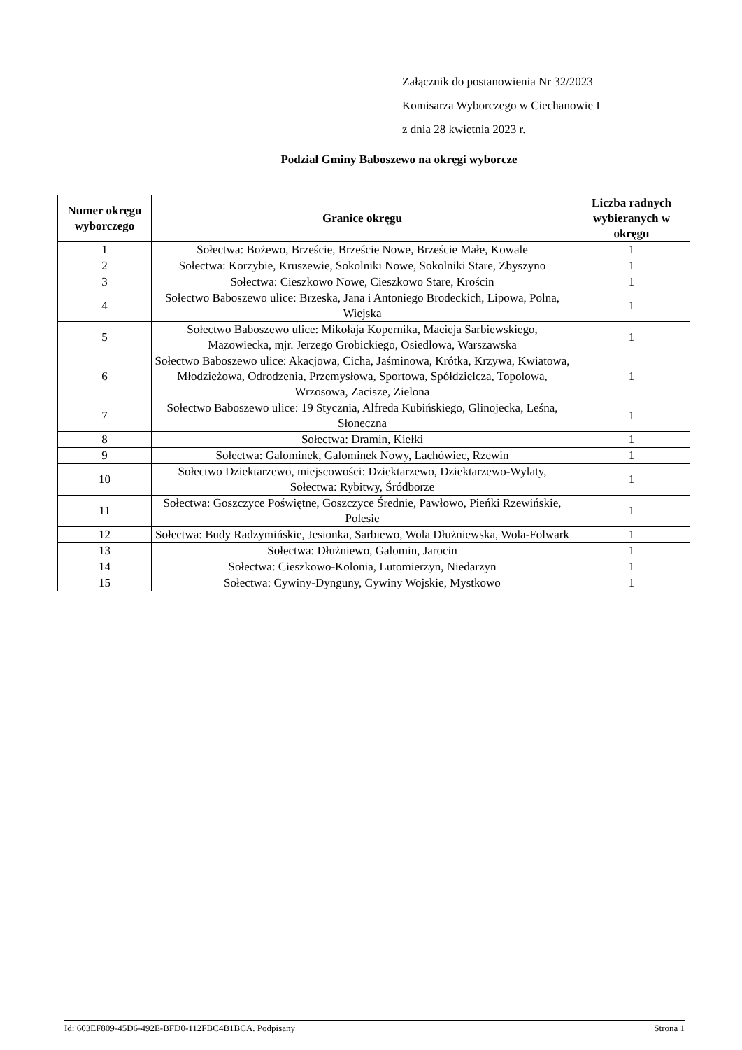Załącznik do postanowienia Nr 32/2023
Komisarza Wyborczego w Ciechanowie I
z dnia 28 kwietnia 2023 r.
Podział Gminy Baboszewo na okręgi wyborcze
| Numer okręgu wyborczego | Granice okręgu | Liczba radnych wybieranych w okręgu |
| --- | --- | --- |
| 1 | Sołectwa: Bożewo, Brzeście, Brzeście Nowe, Brzeście Małe, Kowale | 1 |
| 2 | Sołectwa: Korzybie, Kruszewie, Sokolniki Nowe, Sokolniki Stare, Zbyszyno | 1 |
| 3 | Sołectwa: Cieszkowo Nowe, Cieszkowo Stare, Krościn | 1 |
| 4 | Sołectwo Baboszewo ulice: Brzeska, Jana i Antoniego Brodeckich, Lipowa, Polna, Wiejska | 1 |
| 5 | Sołectwo Baboszewo ulice: Mikołaja Kopernika, Macieja Sarbiewskiego, Mazowiecka, mjr. Jerzego Grobickiego, Osiedlowa, Warszawska | 1 |
| 6 | Sołectwo Baboszewo ulice: Akacjowa, Cicha, Jaśminowa, Krótka, Krzywa, Kwiatowa, Młodzieżowa, Odrodzenia, Przemysłowa, Sportowa, Spółdzielcza, Topolowa, Wrzosowa, Zacisze, Zielona | 1 |
| 7 | Sołectwo Baboszewo ulice: 19 Stycznia, Alfreda Kubińskiego, Glinojecka, Leśna, Słoneczna | 1 |
| 8 | Sołectwa: Dramin, Kiełki | 1 |
| 9 | Sołectwa: Galominek, Galominek Nowy, Lachówiec, Rzewin | 1 |
| 10 | Sołectwo Dziektarzewo, miejscowości: Dziektarzewo, Dziektarzewo-Wylaty, Sołectwa: Rybitwy, Śródborze | 1 |
| 11 | Sołectwa: Goszczyce Poświętne, Goszczyce Średnie, Pawłowo, Pieńki Rzewińskie, Polesie | 1 |
| 12 | Sołectwa: Budy Radzymińskie, Jesionka, Sarbiewo, Wola Dłużniewska, Wola-Folwark | 1 |
| 13 | Sołectwa: Dłużniewo, Galomin, Jarocin | 1 |
| 14 | Sołectwa: Cieszkowo-Kolonia, Lutomierzyn, Niedarzyn | 1 |
| 15 | Sołectwa: Cywiny-Dynguny, Cywiny Wojskie, Mystkowo | 1 |
Id: 603EF809-45D6-492E-BFD0-112FBC4B1BCA. Podpisany Strona 1